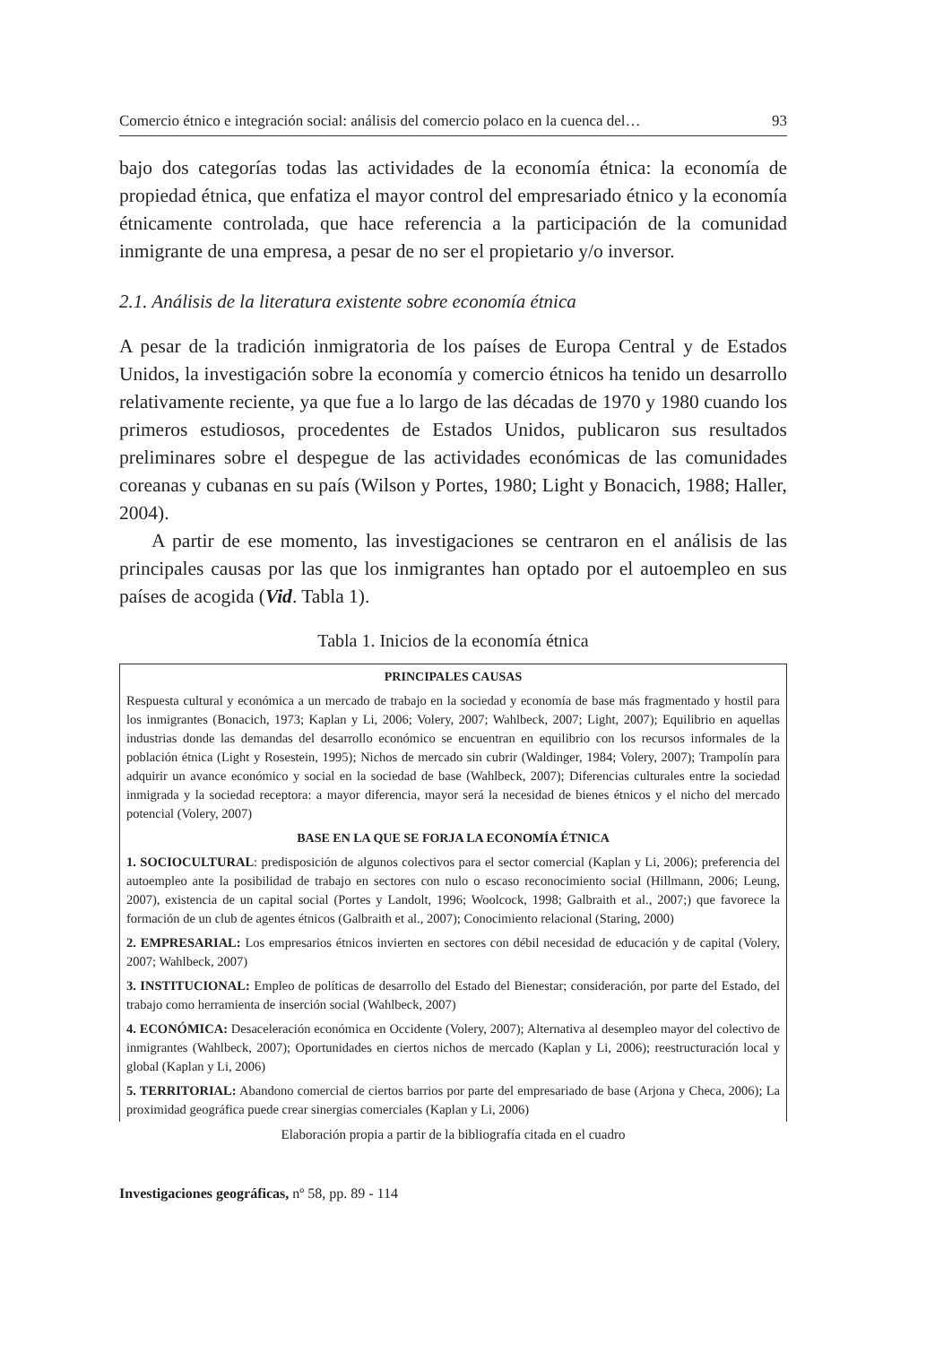Comercio étnico e integración social: análisis del comercio polaco en la cuenca del… 93
bajo dos categorías todas las actividades de la economía étnica: la economía de propiedad étnica, que enfatiza el mayor control del empresariado étnico y la economía étnicamente controlada, que hace referencia a la participación de la comunidad inmigrante de una empresa, a pesar de no ser el propietario y/o inversor.
2.1. Análisis de la literatura existente sobre economía étnica
A pesar de la tradición inmigratoria de los países de Europa Central y de Estados Unidos, la investigación sobre la economía y comercio étnicos ha tenido un desarrollo relativamente reciente, ya que fue a lo largo de las décadas de 1970 y 1980 cuando los primeros estudiosos, procedentes de Estados Unidos, publicaron sus resultados preliminares sobre el despegue de las actividades económicas de las comunidades coreanas y cubanas en su país (Wilson y Portes, 1980; Light y Bonacich, 1988; Haller, 2004).
A partir de ese momento, las investigaciones se centraron en el análisis de las principales causas por las que los inmigrantes han optado por el autoempleo en sus países de acogida (Vid. Tabla 1).
Tabla 1. Inicios de la economía étnica
| PRINCIPALES CAUSAS |
| Respuesta cultural y económica a un mercado de trabajo en la sociedad y economía de base más fragmentado y hostil para los inmigrantes (Bonacich, 1973; Kaplan y Li, 2006; Volery, 2007; Wahlbeck, 2007; Light, 2007); Equilibrio en aquellas industrias donde las demandas del desarrollo económico se encuentran en equilibrio con los recursos informales de la población étnica (Light y Rosestein, 1995); Nichos de mercado sin cubrir (Waldinger, 1984; Volery, 2007); Trampolín para adquirir un avance económico y social en la sociedad de base (Wahlbeck, 2007); Diferencias culturales entre la sociedad inmigrada y la sociedad receptora: a mayor diferencia, mayor será la necesidad de bienes étnicos y el nicho del mercado potencial (Volery, 2007) |
| BASE EN LA QUE SE FORJA LA ECONOMÍA ÉTNICA |
| 1. SOCIOCULTURAL : predisposición de algunos colectivos para el sector comercial (Kaplan y Li, 2006); preferencia del autoempleo ante la posibilidad de trabajo en sectores con nulo o escaso reconocimiento social (Hillmann, 2006; Leung, 2007), existencia de un capital social (Portes y Landolt, 1996; Woolcock, 1998; Galbraith et al., 2007;) que favorece la formación de un club de agentes étnicos (Galbraith et al., 2007); Conocimiento relacional (Staring, 2000) |
| 2. EMPRESARIAL: Los empresarios étnicos invierten en sectores con débil necesidad de educación y de capital (Volery, 2007; Wahlbeck, 2007) |
| 3. INSTITUCIONAL: Empleo de políticas de desarrollo del Estado del Bienestar; consideración, por parte del Estado, del trabajo como herramienta de inserción social (Wahlbeck, 2007) |
| 4. ECONÓMICA: Desaceleración económica en Occidente (Volery, 2007); Alternativa al desempleo mayor del colectivo de inmigrantes (Wahlbeck, 2007); Oportunidades en ciertos nichos de mercado (Kaplan y Li, 2006); reestructuración local y global (Kaplan y Li, 2006) |
| 5. TERRITORIAL: Abandono comercial de ciertos barrios por parte del empresariado de base (Arjona y Checa, 2006); La proximidad geográfica puede crear sinergias comerciales (Kaplan y Li, 2006) |
Elaboración propia a partir de la bibliografía citada en el cuadro
Investigaciones geográficas, nº 58, pp. 89 - 114